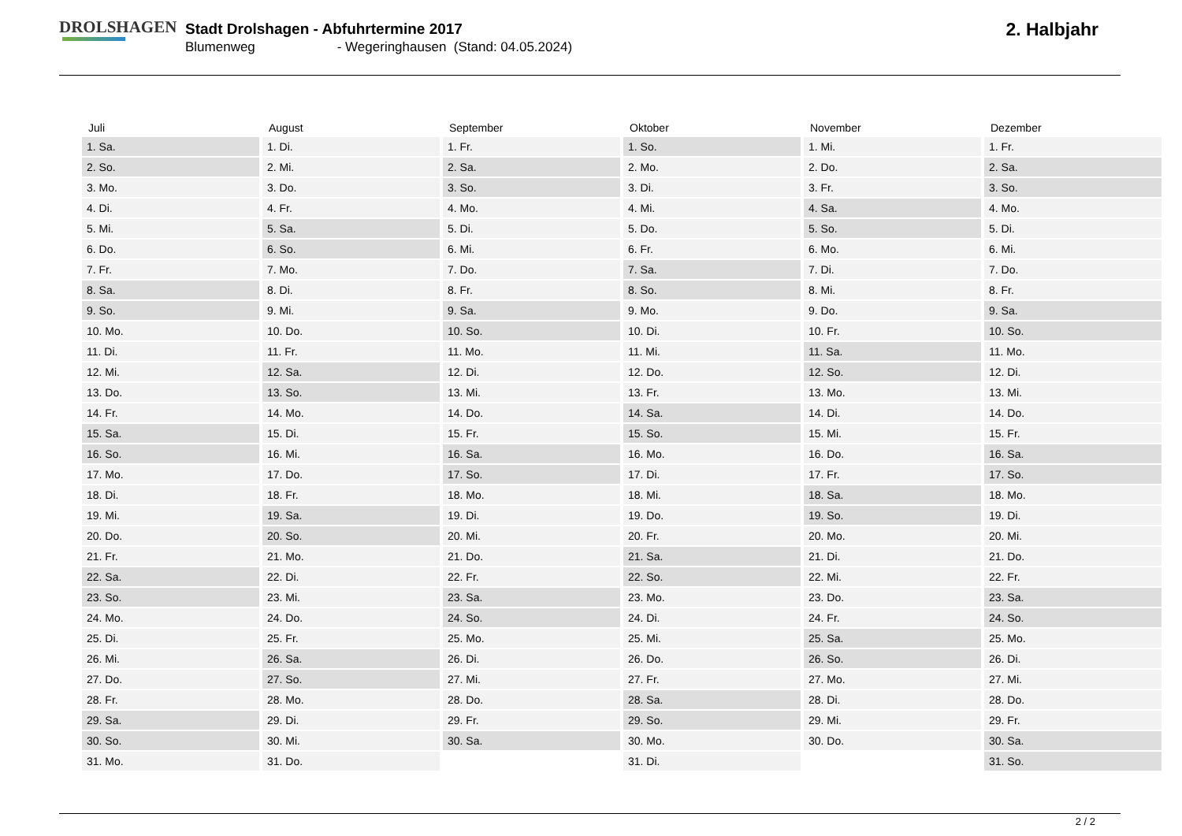DROLSHAGEN
Stadt Drolshagen - Abfuhrtermine 2017
Blumenweg - Wegeringhausen (Stand: 04.05.2024)
2. Halbjahr
| Juli | August | September | Oktober | November | Dezember |
| --- | --- | --- | --- | --- | --- |
| 1. Sa. | 1. Di. | 1. Fr. | 1. So. | 1. Mi. | 1. Fr. |
| 2. So. | 2. Mi. | 2. Sa. | 2. Mo. | 2. Do. | 2. Sa. |
| 3. Mo. | 3. Do. | 3. So. | 3. Di. | 3. Fr. | 3. So. |
| 4. Di. | 4. Fr. | 4. Mo. | 4. Mi. | 4. Sa. | 4. Mo. |
| 5. Mi. | 5. Sa. | 5. Di. | 5. Do. | 5. So. | 5. Di. |
| 6. Do. | 6. So. | 6. Mi. | 6. Fr. | 6. Mo. | 6. Mi. |
| 7. Fr. | 7. Mo. | 7. Do. | 7. Sa. | 7. Di. | 7. Do. |
| 8. Sa. | 8. Di. | 8. Fr. | 8. So. | 8. Mi. | 8. Fr. |
| 9. So. | 9. Mi. | 9. Sa. | 9. Mo. | 9. Do. | 9. Sa. |
| 10. Mo. | 10. Do. | 10. So. | 10. Di. | 10. Fr. | 10. So. |
| 11. Di. | 11. Fr. | 11. Mo. | 11. Mi. | 11. Sa. | 11. Mo. |
| 12. Mi. | 12. Sa. | 12. Di. | 12. Do. | 12. So. | 12. Di. |
| 13. Do. | 13. So. | 13. Mi. | 13. Fr. | 13. Mo. | 13. Mi. |
| 14. Fr. | 14. Mo. | 14. Do. | 14. Sa. | 14. Di. | 14. Do. |
| 15. Sa. | 15. Di. | 15. Fr. | 15. So. | 15. Mi. | 15. Fr. |
| 16. So. | 16. Mi. | 16. Sa. | 16. Mo. | 16. Do. | 16. Sa. |
| 17. Mo. | 17. Do. | 17. So. | 17. Di. | 17. Fr. | 17. So. |
| 18. Di. | 18. Fr. | 18. Mo. | 18. Mi. | 18. Sa. | 18. Mo. |
| 19. Mi. | 19. Sa. | 19. Di. | 19. Do. | 19. So. | 19. Di. |
| 20. Do. | 20. So. | 20. Mi. | 20. Fr. | 20. Mo. | 20. Mi. |
| 21. Fr. | 21. Mo. | 21. Do. | 21. Sa. | 21. Di. | 21. Do. |
| 22. Sa. | 22. Di. | 22. Fr. | 22. So. | 22. Mi. | 22. Fr. |
| 23. So. | 23. Mi. | 23. Sa. | 23. Mo. | 23. Do. | 23. Sa. |
| 24. Mo. | 24. Do. | 24. So. | 24. Di. | 24. Fr. | 24. So. |
| 25. Di. | 25. Fr. | 25. Mo. | 25. Mi. | 25. Sa. | 25. Mo. |
| 26. Mi. | 26. Sa. | 26. Di. | 26. Do. | 26. So. | 26. Di. |
| 27. Do. | 27. So. | 27. Mi. | 27. Fr. | 27. Mo. | 27. Mi. |
| 28. Fr. | 28. Mo. | 28. Do. | 28. Sa. | 28. Di. | 28. Do. |
| 29. Sa. | 29. Di. | 29. Fr. | 29. So. | 29. Mi. | 29. Fr. |
| 30. So. | 30. Mi. | 30. Sa. | 30. Mo. | 30. Do. | 30. Sa. |
| 31. Mo. | 31. Do. | | 31. Di. | | 31. So. |
2 / 2